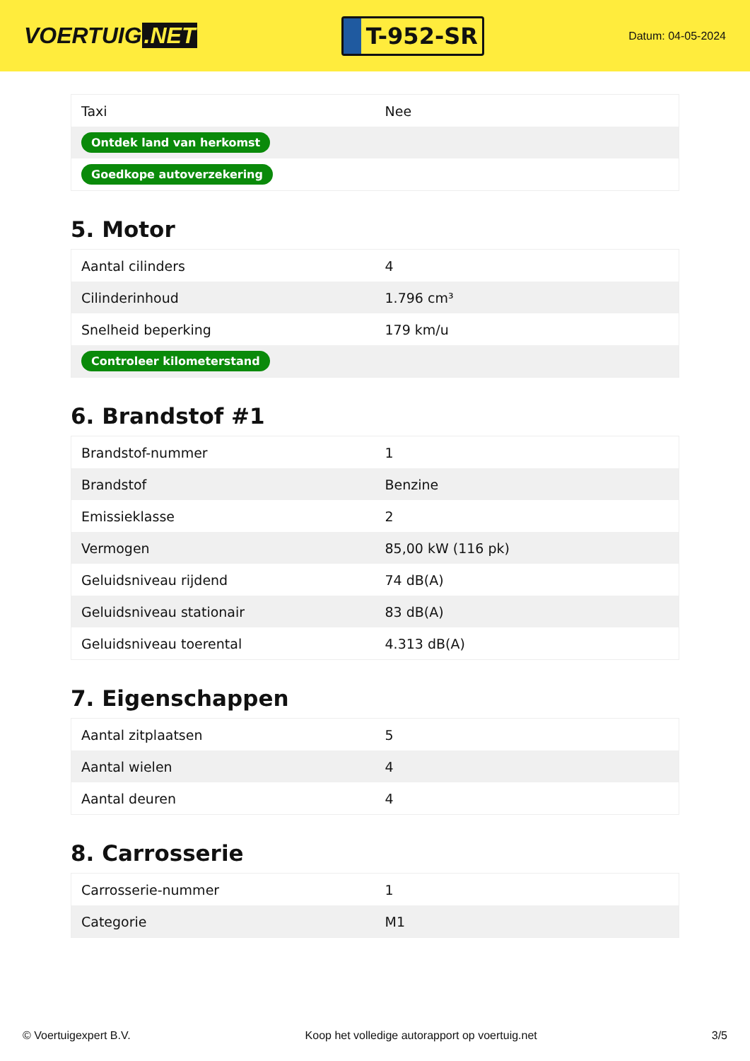VOERTUIG.NET
T-952-SR
Datum: 04-05-2024
| Taxi | Nee |
| Ontdek land van herkomst | |
| Goedkope autoverzekering | |
5. Motor
| Aantal cilinders | 4 |
| Cilinderinhoud | 1.796 cm³ |
| Snelheid beperking | 179 km/u |
| Controleer kilometerstand | |
6. Brandstof #1
| Brandstof-nummer | 1 |
| Brandstof | Benzine |
| Emissieklasse | 2 |
| Vermogen | 85,00 kW (116 pk) |
| Geluidsniveau rijdend | 74 dB(A) |
| Geluidsniveau stationair | 83 dB(A) |
| Geluidsniveau toerental | 4.313 dB(A) |
7. Eigenschappen
| Aantal zitplaatsen | 5 |
| Aantal wielen | 4 |
| Aantal deuren | 4 |
8. Carrosserie
| Carrosserie-nummer | 1 |
| Categorie | M1 |
© Voertuigexpert B.V. Koop het volledige autorapport op voertuig.net 3/5